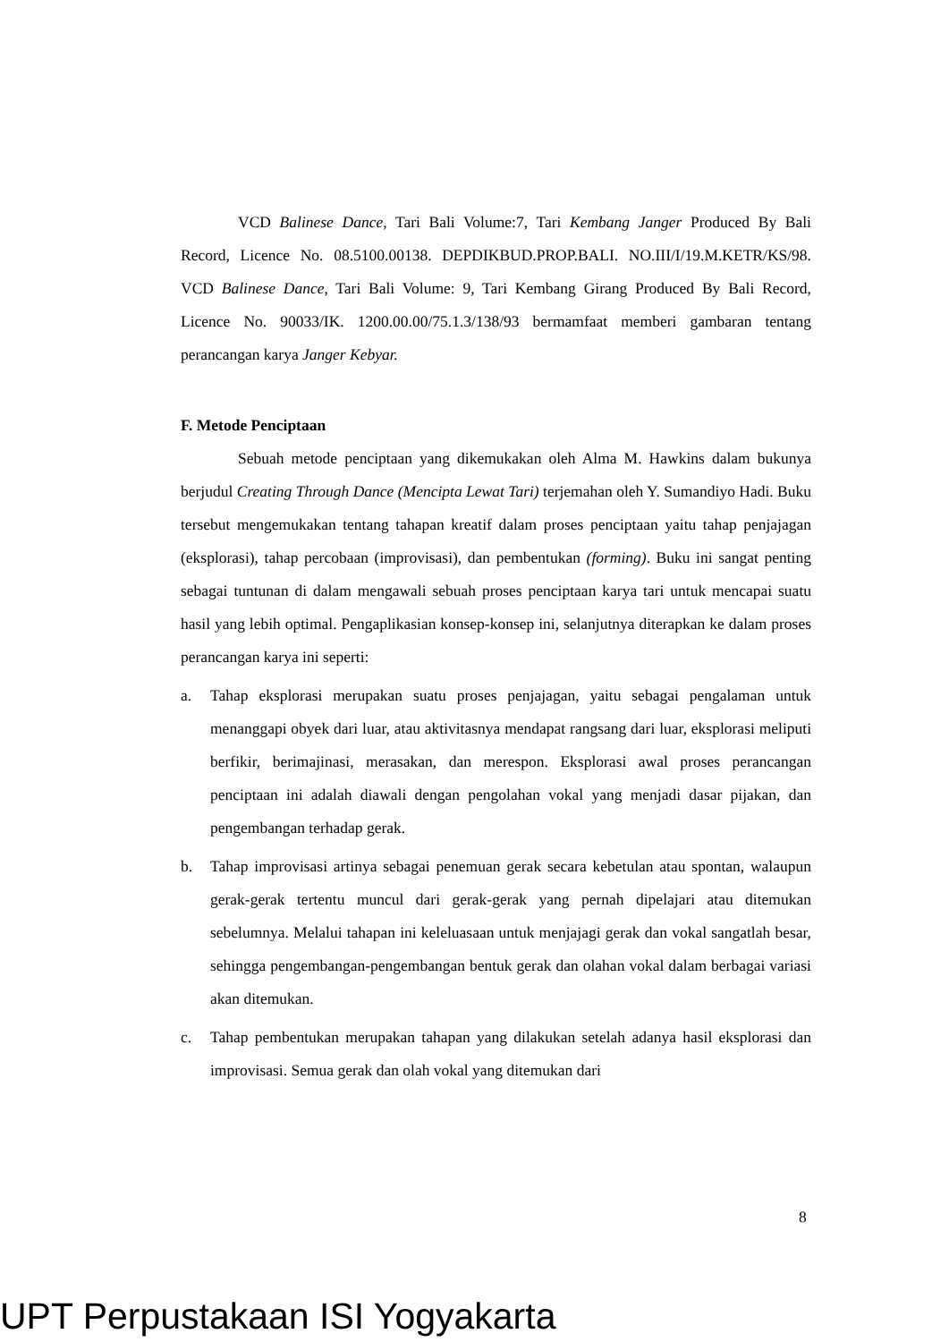VCD Balinese Dance, Tari Bali Volume:7, Tari Kembang Janger Produced By Bali Record, Licence No. 08.5100.00138. DEPDIKBUD.PROP.BALI. NO.III/I/19.M.KETR/KS/98. VCD Balinese Dance, Tari Bali Volume: 9, Tari Kembang Girang Produced By Bali Record, Licence No. 90033/IK. 1200.00.00/75.1.3/138/93 bermamfaat memberi gambaran tentang perancangan karya Janger Kebyar.
F. Metode Penciptaan
Sebuah metode penciptaan yang dikemukakan oleh Alma M. Hawkins dalam bukunya berjudul Creating Through Dance (Mencipta Lewat Tari) terjemahan oleh Y. Sumandiyo Hadi. Buku tersebut mengemukakan tentang tahapan kreatif dalam proses penciptaan yaitu tahap penjajagan (eksplorasi), tahap percobaan (improvisasi), dan pembentukan (forming). Buku ini sangat penting sebagai tuntunan di dalam mengawali sebuah proses penciptaan karya tari untuk mencapai suatu hasil yang lebih optimal. Pengaplikasian konsep-konsep ini, selanjutnya diterapkan ke dalam proses perancangan karya ini seperti:
a. Tahap eksplorasi merupakan suatu proses penjajagan, yaitu sebagai pengalaman untuk menanggapi obyek dari luar, atau aktivitasnya mendapat rangsang dari luar, eksplorasi meliputi berfikir, berimajinasi, merasakan, dan merespon. Eksplorasi awal proses perancangan penciptaan ini adalah diawali dengan pengolahan vokal yang menjadi dasar pijakan, dan pengembangan terhadap gerak.
b. Tahap improvisasi artinya sebagai penemuan gerak secara kebetulan atau spontan, walaupun gerak-gerak tertentu muncul dari gerak-gerak yang pernah dipelajari atau ditemukan sebelumnya. Melalui tahapan ini keleluasaan untuk menjajagi gerak dan vokal sangatlah besar, sehingga pengembangan-pengembangan bentuk gerak dan olahan vokal dalam berbagai variasi akan ditemukan.
c. Tahap pembentukan merupakan tahapan yang dilakukan setelah adanya hasil eksplorasi dan improvisasi. Semua gerak dan olah vokal yang ditemukan dari
8
UPT Perpustakaan ISI Yogyakarta